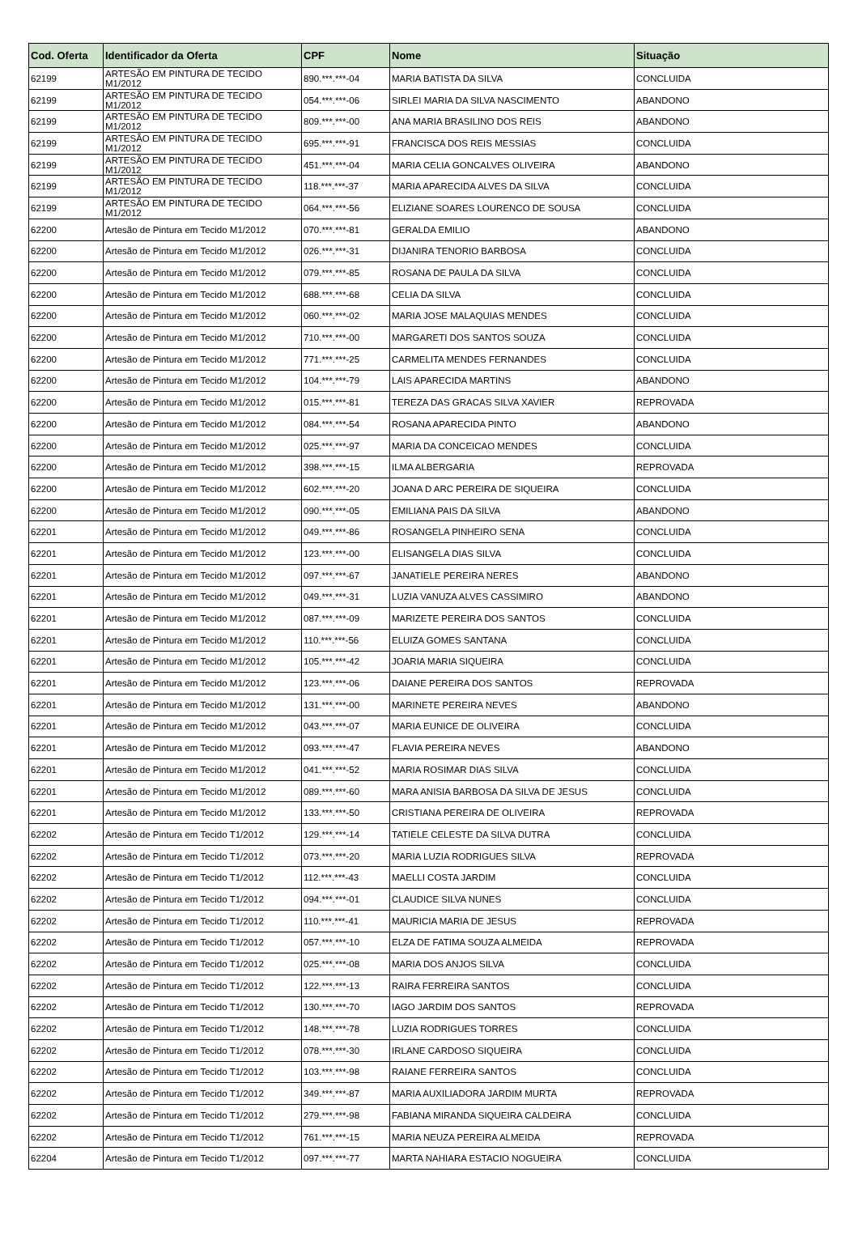| Cod. Oferta | Identificador da Oferta | CPF | Nome | Situação |
| --- | --- | --- | --- | --- |
| 62199 | ARTESÃO EM PINTURA DE TECIDO M1/2012 | 890.***.***-04 | MARIA BATISTA DA SILVA | CONCLUIDA |
| 62199 | ARTESÃO EM PINTURA DE TECIDO M1/2012 | 054.***.***-06 | SIRLEI MARIA DA SILVA NASCIMENTO | ABANDONO |
| 62199 | ARTESÃO EM PINTURA DE TECIDO M1/2012 | 809.***.***-00 | ANA MARIA BRASILINO DOS REIS | ABANDONO |
| 62199 | ARTESÃO EM PINTURA DE TECIDO M1/2012 | 695.***.***-91 | FRANCISCA DOS REIS MESSIAS | CONCLUIDA |
| 62199 | ARTESÃO EM PINTURA DE TECIDO M1/2012 | 451.***.***-04 | MARIA CELIA GONCALVES OLIVEIRA | ABANDONO |
| 62199 | ARTESÃO EM PINTURA DE TECIDO M1/2012 | 118.***.***-37 | MARIA APARECIDA ALVES DA SILVA | CONCLUIDA |
| 62199 | ARTESÃO EM PINTURA DE TECIDO M1/2012 | 064.***.***-56 | ELIZIANE SOARES LOURENCO DE SOUSA | CONCLUIDA |
| 62200 | Artesão de Pintura em Tecido M1/2012 | 070.***.***-81 | GERALDA EMILIO | ABANDONO |
| 62200 | Artesão de Pintura em Tecido M1/2012 | 026.***.***-31 | DIJANIRA TENORIO BARBOSA | CONCLUIDA |
| 62200 | Artesão de Pintura em Tecido M1/2012 | 079.***.***-85 | ROSANA DE PAULA DA SILVA | CONCLUIDA |
| 62200 | Artesão de Pintura em Tecido M1/2012 | 688.***.***-68 | CELIA DA SILVA | CONCLUIDA |
| 62200 | Artesão de Pintura em Tecido M1/2012 | 060.***.***-02 | MARIA JOSE MALAQUIAS MENDES | CONCLUIDA |
| 62200 | Artesão de Pintura em Tecido M1/2012 | 710.***.***-00 | MARGARETI DOS SANTOS SOUZA | CONCLUIDA |
| 62200 | Artesão de Pintura em Tecido M1/2012 | 771.***.***-25 | CARMELITA MENDES FERNANDES | CONCLUIDA |
| 62200 | Artesão de Pintura em Tecido M1/2012 | 104.***.***-79 | LAIS APARECIDA MARTINS | ABANDONO |
| 62200 | Artesão de Pintura em Tecido M1/2012 | 015.***.***-81 | TEREZA DAS GRACAS SILVA XAVIER | REPROVADA |
| 62200 | Artesão de Pintura em Tecido M1/2012 | 084.***.***-54 | ROSANA APARECIDA PINTO | ABANDONO |
| 62200 | Artesão de Pintura em Tecido M1/2012 | 025.***.***-97 | MARIA DA CONCEICAO MENDES | CONCLUIDA |
| 62200 | Artesão de Pintura em Tecido M1/2012 | 398.***.***-15 | ILMA ALBERGARIA | REPROVADA |
| 62200 | Artesão de Pintura em Tecido M1/2012 | 602.***.***-20 | JOANA D ARC PEREIRA DE SIQUEIRA | CONCLUIDA |
| 62200 | Artesão de Pintura em Tecido M1/2012 | 090.***.***-05 | EMILIANA PAIS DA SILVA | ABANDONO |
| 62201 | Artesão de Pintura em Tecido M1/2012 | 049.***.***-86 | ROSANGELA PINHEIRO SENA | CONCLUIDA |
| 62201 | Artesão de Pintura em Tecido M1/2012 | 123.***.***-00 | ELISANGELA DIAS SILVA | CONCLUIDA |
| 62201 | Artesão de Pintura em Tecido M1/2012 | 097.***.***-67 | JANATIELE PEREIRA NERES | ABANDONO |
| 62201 | Artesão de Pintura em Tecido M1/2012 | 049.***.***-31 | LUZIA VANUZA ALVES CASSIMIRO | ABANDONO |
| 62201 | Artesão de Pintura em Tecido M1/2012 | 087.***.***-09 | MARIZETE PEREIRA DOS SANTOS | CONCLUIDA |
| 62201 | Artesão de Pintura em Tecido M1/2012 | 110.***.***-56 | ELUIZA GOMES SANTANA | CONCLUIDA |
| 62201 | Artesão de Pintura em Tecido M1/2012 | 105.***.***-42 | JOARIA MARIA SIQUEIRA | CONCLUIDA |
| 62201 | Artesão de Pintura em Tecido M1/2012 | 123.***.***-06 | DAIANE PEREIRA DOS SANTOS | REPROVADA |
| 62201 | Artesão de Pintura em Tecido M1/2012 | 131.***.***-00 | MARINETE PEREIRA NEVES | ABANDONO |
| 62201 | Artesão de Pintura em Tecido M1/2012 | 043.***.***-07 | MARIA EUNICE DE OLIVEIRA | CONCLUIDA |
| 62201 | Artesão de Pintura em Tecido M1/2012 | 093.***.***-47 | FLAVIA PEREIRA NEVES | ABANDONO |
| 62201 | Artesão de Pintura em Tecido M1/2012 | 041.***.***-52 | MARIA ROSIMAR DIAS SILVA | CONCLUIDA |
| 62201 | Artesão de Pintura em Tecido M1/2012 | 089.***.***-60 | MARA ANISIA BARBOSA DA SILVA DE JESUS | CONCLUIDA |
| 62201 | Artesão de Pintura em Tecido M1/2012 | 133.***.***-50 | CRISTIANA PEREIRA DE OLIVEIRA | REPROVADA |
| 62202 | Artesão de Pintura em Tecido T1/2012 | 129.***.***-14 | TATIELE CELESTE DA SILVA DUTRA | CONCLUIDA |
| 62202 | Artesão de Pintura em Tecido T1/2012 | 073.***.***-20 | MARIA LUZIA RODRIGUES SILVA | REPROVADA |
| 62202 | Artesão de Pintura em Tecido T1/2012 | 112.***.***-43 | MAELLI COSTA JARDIM | CONCLUIDA |
| 62202 | Artesão de Pintura em Tecido T1/2012 | 094.***.***-01 | CLAUDICE SILVA NUNES | CONCLUIDA |
| 62202 | Artesão de Pintura em Tecido T1/2012 | 110.***.***-41 | MAURICIA MARIA DE JESUS | REPROVADA |
| 62202 | Artesão de Pintura em Tecido T1/2012 | 057.***.***-10 | ELZA DE FATIMA SOUZA ALMEIDA | REPROVADA |
| 62202 | Artesão de Pintura em Tecido T1/2012 | 025.***.***-08 | MARIA DOS ANJOS SILVA | CONCLUIDA |
| 62202 | Artesão de Pintura em Tecido T1/2012 | 122.***.***-13 | RAIRA FERREIRA SANTOS | CONCLUIDA |
| 62202 | Artesão de Pintura em Tecido T1/2012 | 130.***.***-70 | IAGO JARDIM DOS SANTOS | REPROVADA |
| 62202 | Artesão de Pintura em Tecido T1/2012 | 148.***.***-78 | LUZIA RODRIGUES TORRES | CONCLUIDA |
| 62202 | Artesão de Pintura em Tecido T1/2012 | 078.***.***-30 | IRLANE CARDOSO SIQUEIRA | CONCLUIDA |
| 62202 | Artesão de Pintura em Tecido T1/2012 | 103.***.***-98 | RAIANE FERREIRA SANTOS | CONCLUIDA |
| 62202 | Artesão de Pintura em Tecido T1/2012 | 349.***.***-87 | MARIA AUXILIADORA JARDIM MURTA | REPROVADA |
| 62202 | Artesão de Pintura em Tecido T1/2012 | 279.***.***-98 | FABIANA MIRANDA SIQUEIRA CALDEIRA | CONCLUIDA |
| 62202 | Artesão de Pintura em Tecido T1/2012 | 761.***.***-15 | MARIA NEUZA PEREIRA ALMEIDA | REPROVADA |
| 62204 | Artesão de Pintura em Tecido T1/2012 | 097.***.***-77 | MARTA NAHIARA ESTACIO NOGUEIRA | CONCLUIDA |